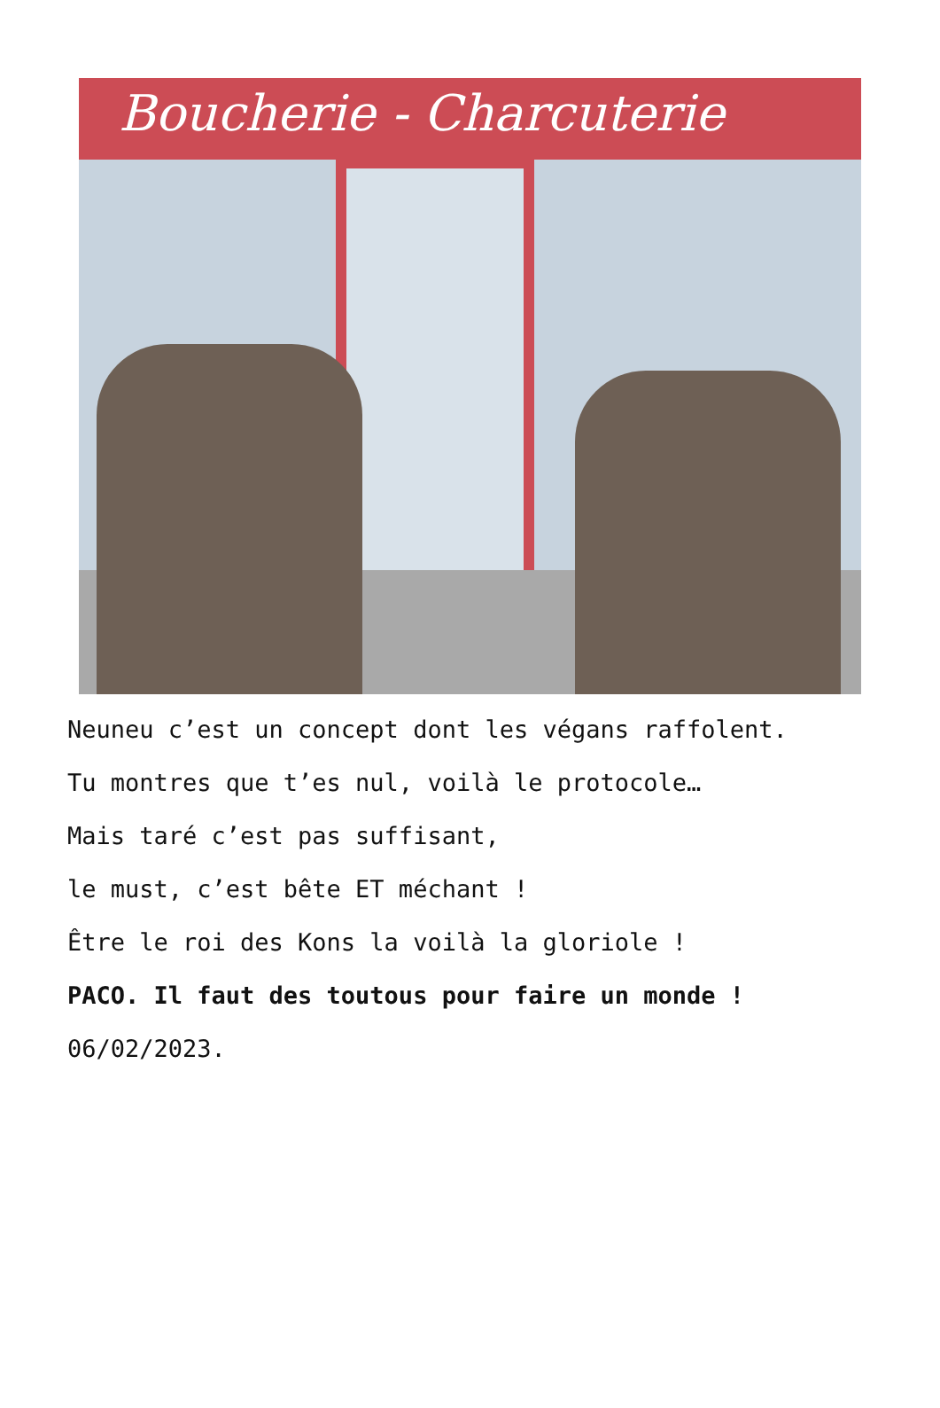Boucherie - Charcuterie
Neuneu c’est un concept dont les végans raffolent.
Tu montres que t’es nul, voilà le protocole…
Mais taré c’est pas suffisant,
le must, c’est bête ET méchant !
Être le roi des Kons la voilà la gloriole !
PACO. Il faut des toutous pour faire un monde !
06/02/2023.